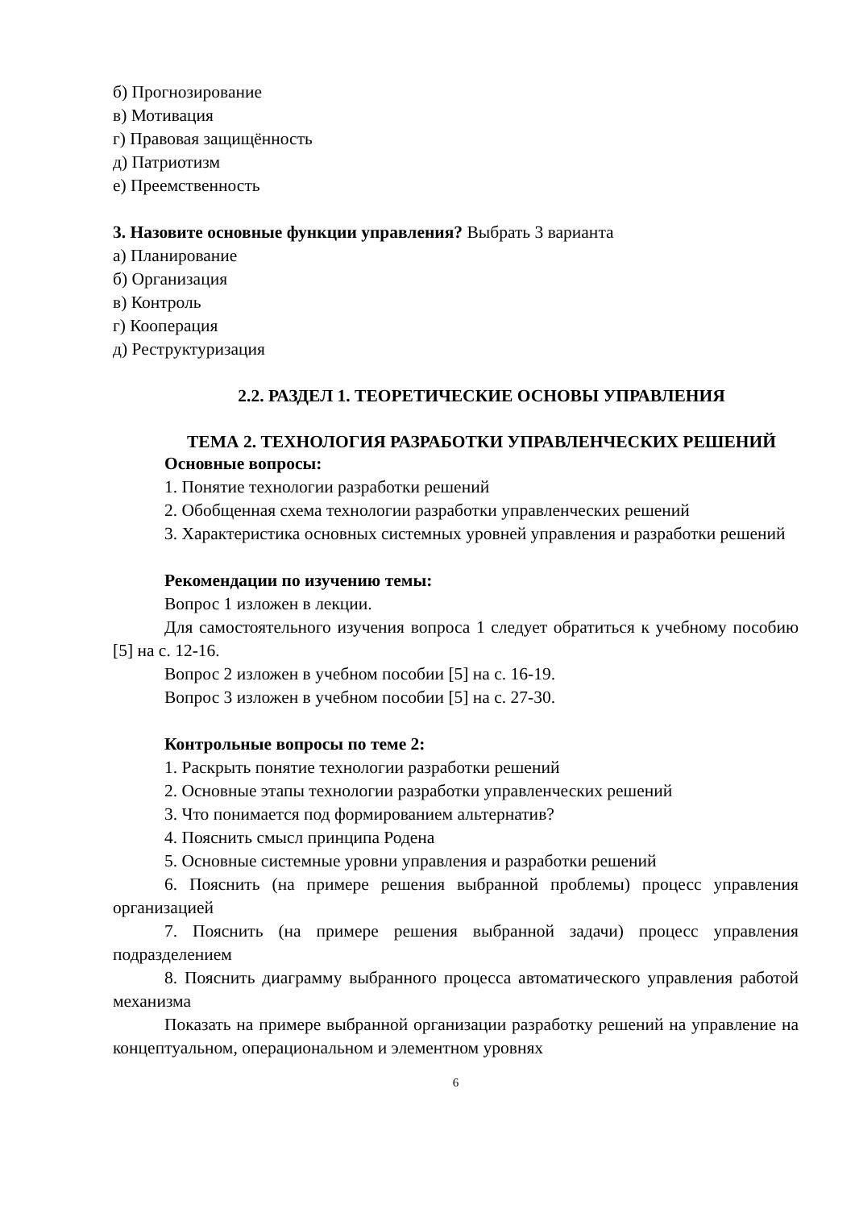б) Прогнозирование
в) Мотивация
г) Правовая защищённость
д) Патриотизм
е) Преемственность
3. Назовите основные функции управления? Выбрать 3 варианта
а) Планирование
б) Организация
в) Контроль
г) Кооперация
д) Реструктуризация
2.2. РАЗДЕЛ 1. ТЕОРЕТИЧЕСКИЕ ОСНОВЫ УПРАВЛЕНИЯ
ТЕМА 2. ТЕХНОЛОГИЯ РАЗРАБОТКИ УПРАВЛЕНЧЕСКИХ РЕШЕНИЙ
Основные вопросы:
1. Понятие технологии разработки решений
2. Обобщенная схема технологии разработки управленческих решений
3. Характеристика основных системных уровней управления и разработки решений
Рекомендации по изучению темы:
Вопрос 1 изложен в лекции.
Для самостоятельного изучения вопроса 1 следует обратиться к учебному пособию [5] на с. 12-16.
Вопрос 2 изложен в учебном пособии [5] на с. 16-19.
Вопрос 3 изложен в учебном пособии [5] на с. 27-30.
Контрольные вопросы по теме 2:
1. Раскрыть понятие технологии разработки решений
2. Основные этапы технологии разработки управленческих решений
3. Что понимается под формированием альтернатив?
4. Пояснить смысл принципа Родена
5. Основные системные уровни управления и разработки решений
6. Пояснить (на примере решения выбранной проблемы) процесс управления организацией
7. Пояснить (на примере решения выбранной задачи) процесс управления подразделением
8. Пояснить диаграмму выбранного процесса автоматического управления работой механизма
Показать на примере выбранной организации разработку решений на управление на концептуальном, операциональном и элементном уровнях
6